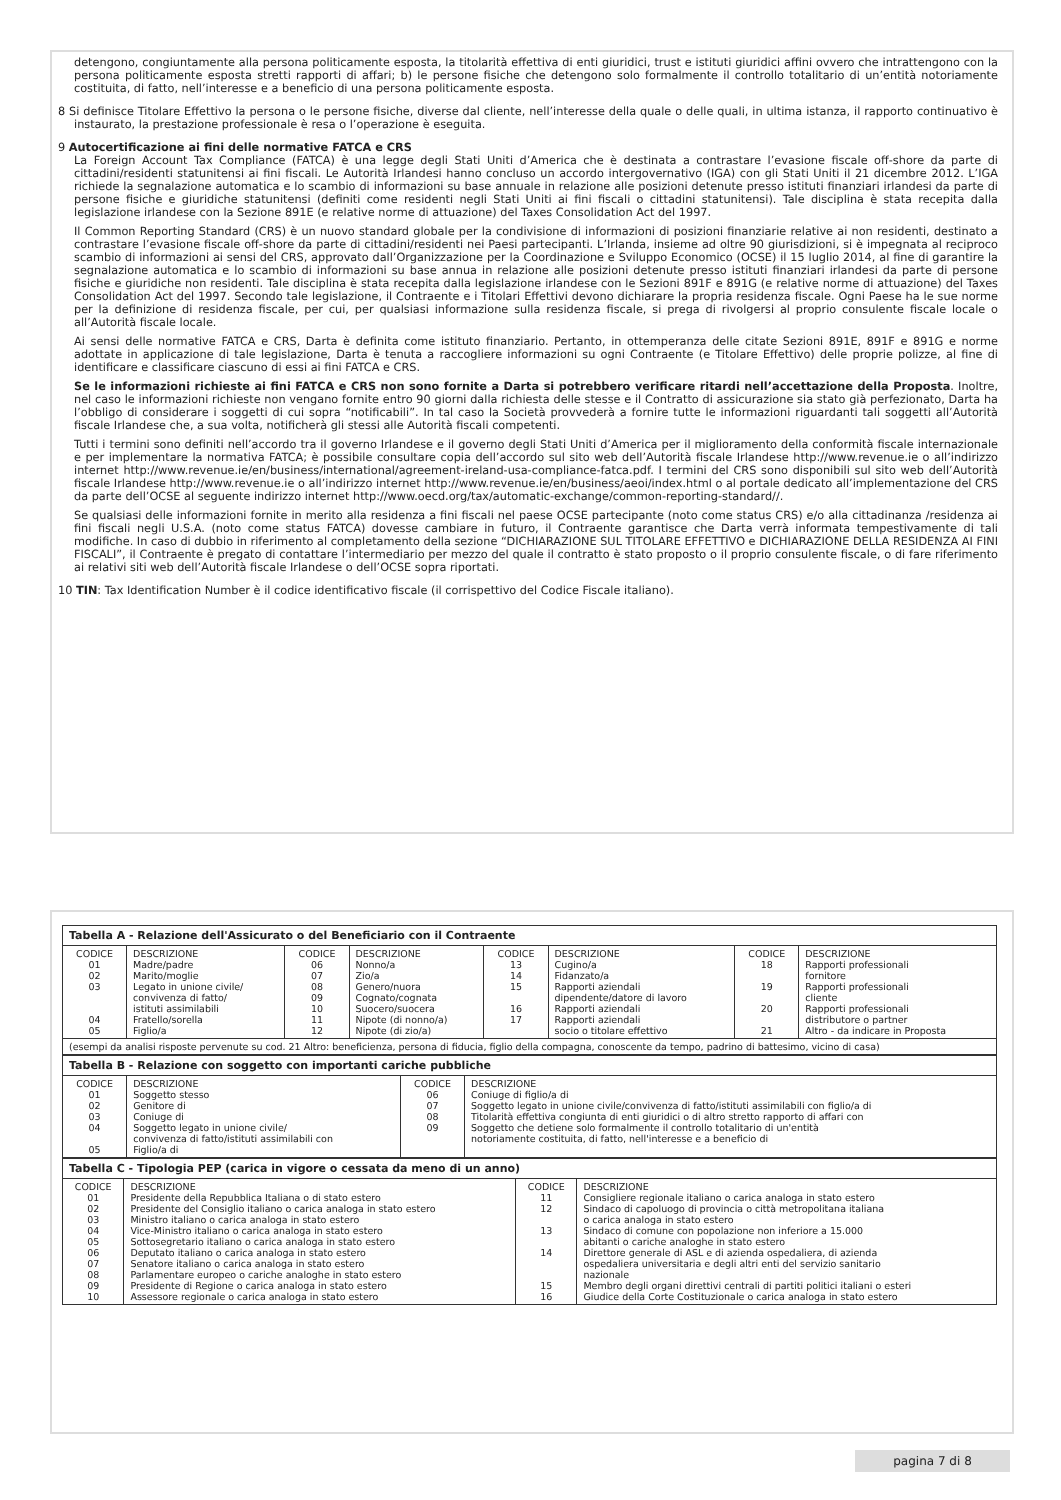detengono, congiuntamente alla persona politicamente esposta, la titolarità effettiva di enti giuridici, trust e istituti giuridici affini ovvero che intrattengono con la persona politicamente esposta stretti rapporti di affari; b) le persone fisiche che detengono solo formalmente il controllo totalitario di un’entità notoriamente costituita, di fatto, nell’interesse e a beneficio di una persona politicamente esposta.
8 Si definisce Titolare Effettivo la persona o le persone fisiche, diverse dal cliente, nell’interesse della quale o delle quali, in ultima istanza, il rapporto continuativo è instaurato, la prestazione professionale è resa o l’operazione è eseguita.
9 Autocertificazione ai fini delle normative FATCA e CRS
La Foreign Account Tax Compliance (FATCA) è una legge degli Stati Uniti d’America che è destinata a contrastare l’evasione fiscale off-shore da parte di cittadini/residenti statunitensi ai fini fiscali. Le Autorità Irlandesi hanno concluso un accordo intergovernativo (IGA) con gli Stati Uniti il 21 dicembre 2012. L’IGA richiede la segnalazione automatica e lo scambio di informazioni su base annuale in relazione alle posizioni detenute presso istituti finanziari irlandesi da parte di persone fisiche e giuridiche statunitensi (definiti come residenti negli Stati Uniti ai fini fiscali o cittadini statunitensi). Tale disciplina è stata recepita dalla legislazione irlandese con la Sezione 891E (e relative norme di attuazione) del Taxes Consolidation Act del 1997.
Il Common Reporting Standard (CRS) è un nuovo standard globale per la condivisione di informazioni di posizioni finanziarie relative ai non residenti, destinato a contrastare l’evasione fiscale off-shore da parte di cittadini/residenti nei Paesi partecipanti. L’Irlanda, insieme ad oltre 90 giurisdizioni, si è impegnata al reciproco scambio di informazioni ai sensi del CRS, approvato dall’Organizzazione per la Coordinazione e Sviluppo Economico (OCSE) il 15 luglio 2014, al fine di garantire la segnalazione automatica e lo scambio di informazioni su base annua in relazione alle posizioni detenute presso istituti finanziari irlandesi da parte di persone fisiche e giuridiche non residenti. Tale disciplina è stata recepita dalla legislazione irlandese con le Sezioni 891F e 891G (e relative norme di attuazione) del Taxes Consolidation Act del 1997. Secondo tale legislazione, il Contraente e i Titolari Effettivi devono dichiarare la propria residenza fiscale. Ogni Paese ha le sue norme per la definizione di residenza fiscale, per cui, per qualsiasi informazione sulla residenza fiscale, si prega di rivolgersi al proprio consulente fiscale locale o all’Autorità fiscale locale.
Ai sensi delle normative FATCA e CRS, Darta è definita come istituto finanziario. Pertanto, in ottemperanza delle citate Sezioni 891E, 891F e 891G e norme adottate in applicazione di tale legislazione, Darta è tenuta a raccogliere informazioni su ogni Contraente (e Titolare Effettivo) delle proprie polizze, al fine di identificare e classificare ciascuno di essi ai fini FATCA e CRS.
Se le informazioni richieste ai fini FATCA e CRS non sono fornite a Darta si potrebbero verificare ritardi nell’accettazione della Proposta. Inoltre, nel caso le informazioni richieste non vengano fornite entro 90 giorni dalla richiesta delle stesse e il Contratto di assicurazione sia stato già perfezionato, Darta ha l’obbligo di considerare i soggetti di cui sopra “notificabili”. In tal caso la Società provvederà a fornire tutte le informazioni riguardanti tali soggetti all’Autorità fiscale Irlandese che, a sua volta, notificherà gli stessi alle Autorità fiscali competenti.
Tutti i termini sono definiti nell’accordo tra il governo Irlandese e il governo degli Stati Uniti d’America per il miglioramento della conformità fiscale internazionale e per implementare la normativa FATCA; è possibile consultare copia dell’accordo sul sito web dell’Autorità fiscale Irlandese http://www.revenue.ie o all’indirizzo internet http://www.revenue.ie/en/business/international/agreement-ireland-usa-compliance-fatca.pdf. I termini del CRS sono disponibili sul sito web dell’Autorità fiscale Irlandese http://www.revenue.ie o all’indirizzo internet http://www.revenue.ie/en/business/aeoi/index.html o al portale dedicato all’implementazione del CRS da parte dell’OCSE al seguente indirizzo internet http://www.oecd.org/tax/automatic-exchange/common-reporting-standard//.
Se qualsiasi delle informazioni fornite in merito alla residenza a fini fiscali nel paese OCSE partecipante (noto come status CRS) e/o alla cittadinanza /residenza ai fini fiscali negli U.S.A. (noto come status FATCA) dovesse cambiare in futuro, il Contraente garantisce che Darta verrà informata tempestivamente di tali modifiche. In caso di dubbio in riferimento al completamento della sezione “DICHIARAZIONE SUL TITOLARE EFFETTIVO e DICHIARAZIONE DELLA RESIDENZA AI FINI FISCALI”, il Contraente è pregato di contattare l’intermediario per mezzo del quale il contratto è stato proposto o il proprio consulente fiscale, o di fare riferimento ai relativi siti web dell’Autorità fiscale Irlandese o dell’OCSE sopra riportati.
10 TIN: Tax Identification Number è il codice identificativo fiscale (il corrispettivo del Codice Fiscale italiano).
| Tabella A - Relazione dell'Assicurato o del Beneficiario con il Contraente | | | | | | | |
| CODICE 01 02 03 04 05 | DESCRIZIONE Madre/padre Marito/moglie Legato in unione civile/ convivenza di fatto/ istituti assimilabili Fratello/sorella Figlio/a | CODICE 06 07 08 09 10 11 12 | DESCRIZIONE Nonno/a Zio/a Genero/nuora Cognato/cognata Suocero/suocera Nipote (di nonno/a) Nipote (di zio/a) | CODICE 13 14 15 16 17 | DESCRIZIONE Cugino/a Fidanzato/a Rapporti aziendali dipendente/datore di lavoro Rapporti aziendali Rapporti aziendali socio o titolare effettivo | CODICE 18 19 20 21 | DESCRIZIONE Rapporti professionali fornitore Rapporti professionali cliente Rapporti professionali distributore o partner Altro - da indicare in Proposta |
| (esempi da analisi risposte pervenute su cod. 21 Altro: beneficienza, persona di fiducia, figlio della compagna, conoscente da tempo, padrino di battesimo, vicino di casa) | | | | | | | |
| Tabella B - Relazione con soggetto con importanti cariche pubbliche | | | |
| CODICE 01 02 03 04 05 | DESCRIZIONE Soggetto stesso Genitore di Coniuge di Soggetto legato in unione civile/ convivenza di fatto/istituti assimilabili con Figlio/a di | CODICE 06 07 08 09 | DESCRIZIONE Coniuge di figlio/a di Soggetto legato in unione civile/convivenza di fatto/istituti assimilabili con figlio/a di Titolarità effettiva congiunta di enti giuridici o di altro stretto rapporto di affari con Soggetto che detiene solo formalmente il controllo totalitario di un'entità notoriamente costituita, di fatto, nell'interesse e a beneficio di |
| Tabella C - Tipologia PEP (carica in vigore o cessata da meno di un anno) | | | |
| CODICE 01 02 03 04 05 06 07 08 09 10 | DESCRIZIONE Presidente della Repubblica Italiana o di stato estero Presidente del Consiglio italiano o carica analoga in stato estero Ministro italiano o carica analoga in stato estero Vice-Ministro italiano o carica analoga in stato estero Sottosegretario italiano o carica analoga in stato estero Deputato italiano o carica analoga in stato estero Senatore italiano o carica analoga in stato estero Parlamentare europeo o cariche analoghe in stato estero Presidente di Regione o carica analoga in stato estero Assessore regionale o carica analoga in stato estero | CODICE 11 12 13 14 15 16 | DESCRIZIONE Consigliere regionale italiano o carica analoga in stato estero Sindaco di capoluogo di provincia o città metropolitana italiana o carica analoga in stato estero Sindaco di comune con popolazione non inferiore a 15.000 abitanti o cariche analoghe in stato estero Direttore generale di ASL e di azienda ospedaliera, di azienda ospedaliera universitaria e degli altri enti del servizio sanitario nazionale Membro degli organi direttivi centrali di partiti politici italiani o esteri Giudice della Corte Costituzionale o carica analoga in stato estero |
pagina 7 di 8